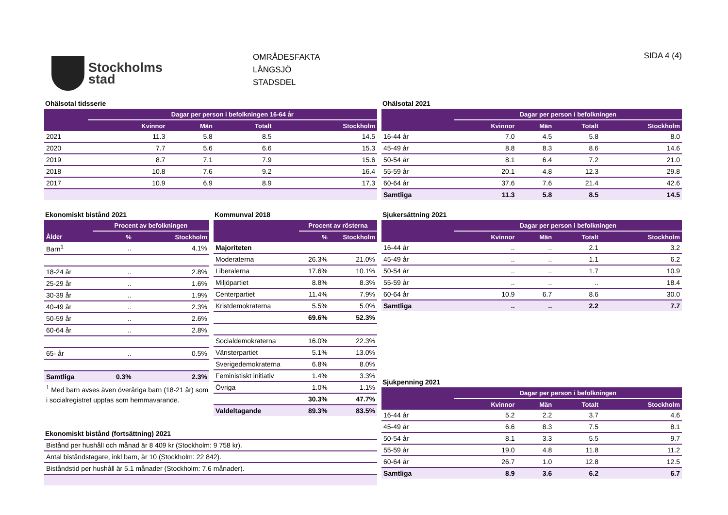Stockholms
stad
OMRÅDESFAKTA
LÅNGSJÖ
STADSDEL
SIDA 4 (4)
Ohälsotal tidsserie
| | Dagar per person i befolkningen 16-64 år | | | |
| --- | --- | --- | --- | --- |
| | Kvinnor | Män | Totalt | Stockholm |
| 2021 | 11.3 | 5.8 | 8.5 | 14.5 |
| 2020 | 7.7 | 5.6 | 6.6 | 15.3 |
| 2019 | 8.7 | 7.1 | 7.9 | 15.6 |
| 2018 | 10.8 | 7.6 | 9.2 | 16.4 |
| 2017 | 10.9 | 6.9 | 8.9 | 17.3 |
Ohälsotal 2021
| | Dagar per person i befolkningen | | | |
| --- | --- | --- | --- | --- |
| | Kvinnor | Män | Totalt | Stockholm |
| 16-44 år | 7.0 | 4.5 | 5.8 | 8.0 |
| 45-49 år | 8.8 | 8.3 | 8.6 | 14.6 |
| 50-54 år | 8.1 | 6.4 | 7.2 | 21.0 |
| 55-59 år | 20.1 | 4.8 | 12.3 | 29.8 |
| 60-64 år | 37.6 | 7.6 | 21.4 | 42.6 |
| Samtliga | 11.3 | 5.8 | 8.5 | 14.5 |
Ekonomiskt bistånd 2021
| | Procent av befolkningen | |
| --- | --- | --- |
| Ålder | % | Stockholm |
| Barn<sup>1</sup> | .. | 4.1% |
| 18-24 år | .. | 2.8% |
| 25-29 år | .. | 1.6% |
| 30-39 år | .. | 1.9% |
| 40-49 år | .. | 2.3% |
| 50-59 år | .. | 2.6% |
| 60-64 år | .. | 2.8% |
| 65- år | .. | 0.5% |
| Samtliga | 0.3% | 2.3% |
<sup>1</sup> Med barn avses även överåriga barn (18-21 år) som i socialregistret upptas som hemmavarande.
Kommunval 2018
| | Procent av rösterna | |
| --- | --- | --- |
| | % | Stockholm |
| Majoriteten | | |
| Moderaterna | 26.3% | 21.0% |
| Liberalerna | 17.6% | 10.1% |
| Miljöpartiet | 8.8% | 8.3% |
| Centerpartiet | 11.4% | 7.9% |
| Kristdemokraterna | 5.5% | 5.0% |
| | 69.6% | 52.3% |
| Socialdemokraterna | 16.0% | 22.3% |
| Vänsterpartiet | 5.1% | 13.0% |
| Sverigedemokraterna | 6.8% | 8.0% |
| Feministiskt initiativ | 1.4% | 3.3% |
| Övriga | 1.0% | 1.1% |
| | 30.3% | 47.7% |
| Valdeltagande | 89.3% | 83.5% |
Ekonomiskt bistånd (fortsättning) 2021
| Bistånd per hushåll och månad är 8 409 kr (Stockholm: 9 758 kr). |
| Antal biståndstagare, inkl barn, är 10 (Stockholm: 22 842). |
| Biståndstid per hushåll är 5.1 månader (Stockholm: 7.6 månader). |
Sjukersättning 2021
| | Dagar per person i befolkningen | | | |
| --- | --- | --- | --- | --- |
| | Kvinnor | Män | Totalt | Stockholm |
| 16-44 år | .. | .. | 2.1 | 3.2 |
| 45-49 år | .. | .. | 1.1 | 6.2 |
| 50-54 år | .. | .. | 1.7 | 10.9 |
| 55-59 år | .. | .. | .. | 18.4 |
| 60-64 år | 10.9 | 6.7 | 8.6 | 30.0 |
| Samtliga | .. | .. | 2.2 | 7.7 |
Sjukpenning 2021
| | Dagar per person i befolkningen | | | |
| --- | --- | --- | --- | --- |
| | Kvinnor | Män | Totalt | Stockholm |
| 16-44 år | 5.2 | 2.2 | 3.7 | 4.6 |
| 45-49 år | 6.6 | 8.3 | 7.5 | 8.1 |
| 50-54 år | 8.1 | 3.3 | 5.5 | 9.7 |
| 55-59 år | 19.0 | 4.8 | 11.8 | 11.2 |
| 60-64 år | 26.7 | 1.0 | 12.8 | 12.5 |
| Samtliga | 8.9 | 3.6 | 6.2 | 6.7 |